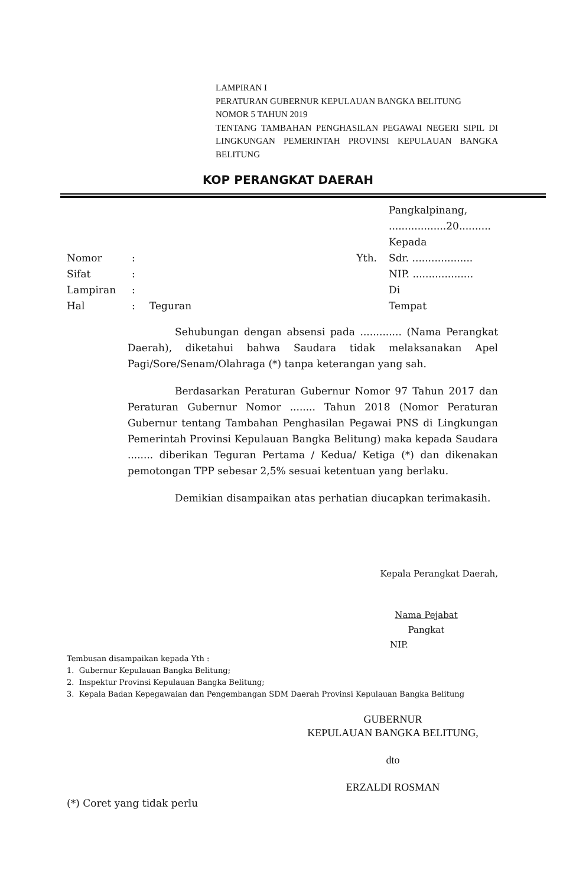LAMPIRAN I
PERATURAN GUBERNUR KEPULAUAN BANGKA BELITUNG
NOMOR 5 TAHUN 2019
TENTANG TAMBAHAN PENGHASILAN PEGAWAI NEGERI SIPIL DI LINGKUNGAN PEMERINTAH PROVINSI KEPULAUAN BANGKA BELITUNG
KOP PERANGKAT DAERAH
| | | | | Pangkalpinang, ..................20.......... |
| | | | | Kepada |
| Nomor | : | | Yth. | Sdr. ................... |
| Sifat | : | | | NIP. ................... |
| Lampiran | : | | | Di |
| Hal | : | Teguran | | Tempat |
Sehubungan dengan absensi pada ............. (Nama Perangkat Daerah), diketahui bahwa Saudara tidak melaksanakan Apel Pagi/Sore/Senam/Olahraga (*) tanpa keterangan yang sah.
Berdasarkan Peraturan Gubernur Nomor 97 Tahun 2017 dan Peraturan Gubernur Nomor ........ Tahun 2018 (Nomor Peraturan Gubernur tentang Tambahan Penghasilan Pegawai PNS di Lingkungan Pemerintah Provinsi Kepulauan Bangka Belitung) maka kepada Saudara ........ diberikan Teguran Pertama / Kedua/ Ketiga (*) dan dikenakan pemotongan TPP sebesar 2,5% sesuai ketentuan yang berlaku.
Demikian disampaikan atas perhatian diucapkan terimakasih.
Kepala Perangkat Daerah,
Nama Pejabat
Pangkat
NIP.
Tembusan disampaikan kepada Yth :
1. Gubernur Kepulauan Bangka Belitung;
2. Inspektur Provinsi Kepulauan Bangka Belitung;
3. Kepala Badan Kepegawaian dan Pengembangan SDM Daerah Provinsi Kepulauan Bangka Belitung
GUBERNUR
KEPULAUAN BANGKA BELITUNG,
dto
ERZALDI ROSMAN
(*) Coret yang tidak perlu